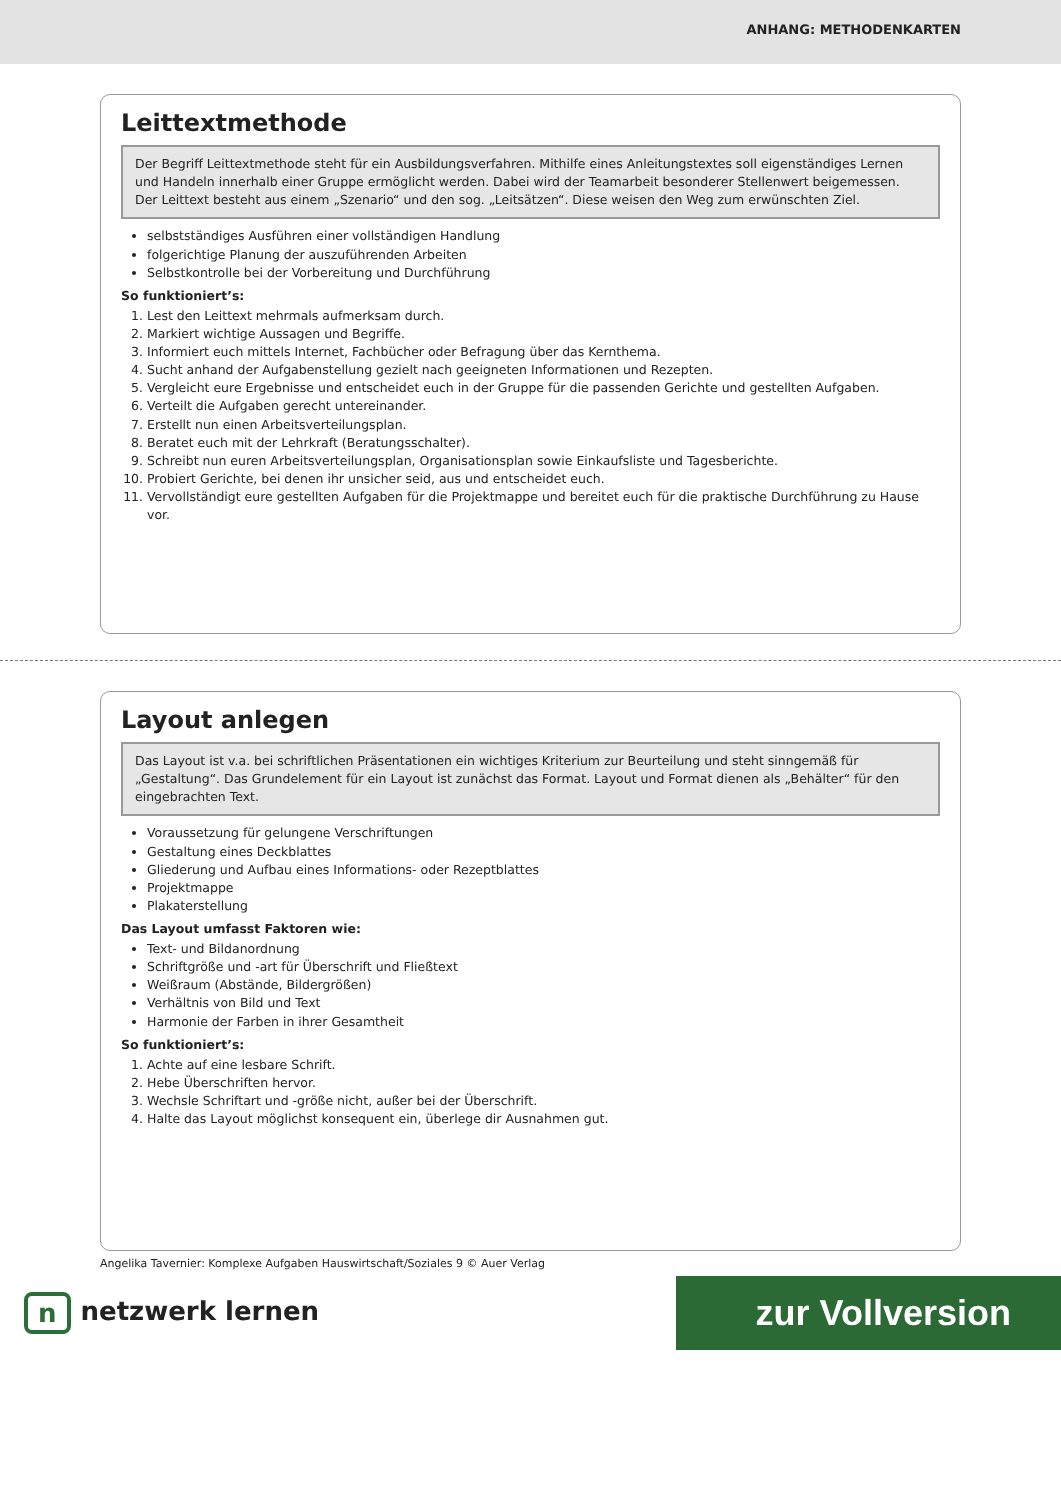ANHANG: METHODENKARTEN
Leittextmethode
Der Begriff Leittextmethode steht für ein Ausbildungsverfahren. Mithilfe eines Anleitungstextes soll eigenständiges Lernen und Handeln innerhalb einer Gruppe ermöglicht werden. Dabei wird der Teamarbeit besonderer Stellenwert beigemessen. Der Leittext besteht aus einem „Szenario“ und den sog. „Leitsätzen“. Diese weisen den Weg zum erwünschten Ziel.
selbstständiges Ausführen einer vollständigen Handlung
folgerichtige Planung der auszuführenden Arbeiten
Selbstkontrolle bei der Vorbereitung und Durchführung
So funktioniert’s:
1. Lest den Leittext mehrmals aufmerksam durch.
2. Markiert wichtige Aussagen und Begriffe.
3. Informiert euch mittels Internet, Fachbücher oder Befragung über das Kernthema.
4. Sucht anhand der Aufgabenstellung gezielt nach geeigneten Informationen und Rezepten.
5. Vergleicht eure Ergebnisse und entscheidet euch in der Gruppe für die passenden Gerichte und gestellten Aufgaben.
6. Verteilt die Aufgaben gerecht untereinander.
7. Erstellt nun einen Arbeitsverteilungsplan.
8. Beratet euch mit der Lehrkraft (Beratungsschalter).
9. Schreibt nun euren Arbeitsverteilungsplan, Organisationsplan sowie Einkaufsliste und Tagesberichte.
10. Probiert Gerichte, bei denen ihr unsicher seid, aus und entscheidet euch.
11. Vervollständigt eure gestellten Aufgaben für die Projektmappe und bereitet euch für die praktische Durchführung zu Hause vor.
Layout anlegen
Das Layout ist v.a. bei schriftlichen Präsentationen ein wichtiges Kriterium zur Beurteilung und steht sinngemäß für „Gestaltung“. Das Grundelement für ein Layout ist zunächst das Format. Layout und Format dienen als „Behälter“ für den eingebrachten Text.
Voraussetzung für gelungene Verschriftungen
Gestaltung eines Deckblattes
Gliederung und Aufbau eines Informations- oder Rezeptblattes
Projektmappe
Plakaterstellung
Das Layout umfasst Faktoren wie:
Text- und Bildanordnung
Schriftgröße und -art für Überschrift und Fließtext
Weißraum (Abstände, Bildergrößen)
Verhältnis von Bild und Text
Harmonie der Farben in ihrer Gesamtheit
So funktioniert’s:
1. Achte auf eine lesbare Schrift.
2. Hebe Überschriften hervor.
3. Wechsle Schriftart und -größe nicht, außer bei der Überschrift.
4. Halte das Layout möglichst konsequent ein, überlege dir Ausnahmen gut.
Angelika Tavernier: Komplexe Aufgaben Hauswirtschaft/Soziales 9 © Auer Verlag
n netzwerk lernen
zur Vollversion